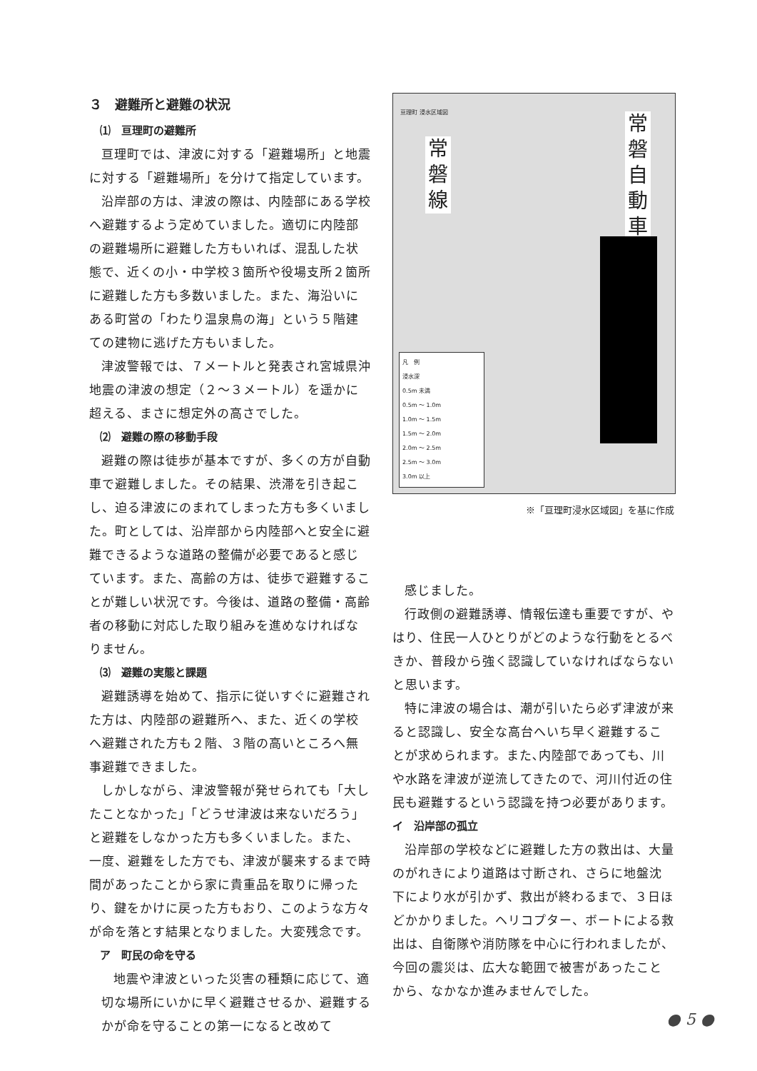３　避難所と避難の状況
⑴　亘理町の避難所
亘理町では、津波に対する「避難場所」と地震に対する「避難場所」を分けて指定しています。
沿岸部の方は、津波の際は、内陸部にある学校へ避難するよう定めていました。適切に内陸部の避難場所に避難した方もいれば、混乱した状態で、近くの小・中学校３箇所や役場支所２箇所に避難した方も多数いました。また、海沿いにある町営の「わたり温泉鳥の海」という５階建ての建物に逃げた方もいました。
津波警報では、７メートルと発表され宮城県沖地震の津波の想定（２～３メートル）を遥かに超える、まさに想定外の高さでした。
⑵　避難の際の移動手段
避難の際は徒歩が基本ですが、多くの方が自動車で避難しました。その結果、渋滞を引き起こし、迫る津波にのまれてしまった方も多くいました。町としては、沿岸部から内陸部へと安全に避難できるような道路の整備が必要であると感じています。また、高齢の方は、徒歩で避難することが難しい状況です。今後は、道路の整備・高齢者の移動に対応した取り組みを進めなければなりません。
⑶　避難の実態と課題
避難誘導を始めて、指示に従いすぐに避難された方は、内陸部の避難所へ、また、近くの学校へ避難された方も２階、３階の高いところへ無事避難できました。
しかしながら、津波警報が発せられても「大したことなかった」「どうせ津波は来ないだろう」と避難をしなかった方も多くいました。また、一度、避難をした方でも、津波が襲来するまで時間があったことから家に貴重品を取りに帰ったり、鍵をかけに戻った方もおり、このような方々が命を落とす結果となりました。大変残念です。
ア　町民の命を守る
地震や津波といった災害の種類に応じて、適切な場所にいかに早く避難させるか、避難するかが命を守ることの第一になると改めて
亘理町 浸水区域図
常
磐
線
常
磐
自
動
車
凡　例
浸水深
0.5m 未満
0.5m ～ 1.0m
1.0m ～ 1.5m
1.5m ～ 2.0m
2.0m ～ 2.5m
2.5m ～ 3.0m
3.0m 以上
※「亘理町浸水区域図」を基に作成
感じました。
行政側の避難誘導、情報伝達も重要ですが、やはり、住民一人ひとりがどのような行動をとるべきか、普段から強く認識していなければならないと思います。
特に津波の場合は、潮が引いたら必ず津波が来ると認識し、安全な高台へいち早く避難することが求められます。また､内陸部であっても、川や水路を津波が逆流してきたので、河川付近の住民も避難するという認識を持つ必要があります。
イ　沿岸部の孤立
沿岸部の学校などに避難した方の救出は、大量のがれきにより道路は寸断され、さらに地盤沈下により水が引かず、救出が終わるまで、３日ほどかかりました。ヘリコプター、ボートによる救出は、自衛隊や消防隊を中心に行われましたが、今回の震災は、広大な範囲で被害があったことから、なかなか進みませんでした。
● 5 ●